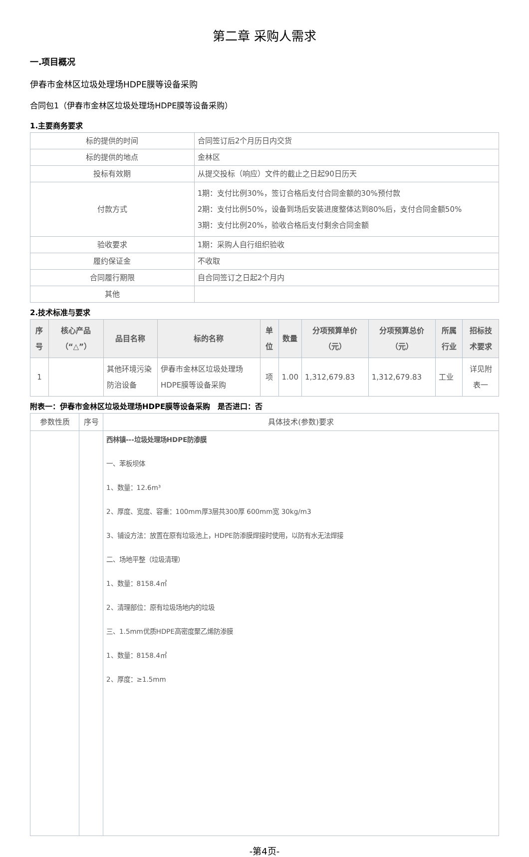第二章 采购人需求
一.项目概况
伊春市金林区垃圾处理场HDPE膜等设备采购
合同包1（伊春市金林区垃圾处理场HDPE膜等设备采购）
1.主要商务要求
| 标的提供的时间 | 合同签订后2个月历日内交货 |
| 标的提供的地点 | 金林区 |
| 投标有效期 | 从提交投标（响应）文件的截止之日起90日历天 |
| 付款方式 | 1期：支付比例30%，签订合格后支付合同金额的30%预付款 2期：支付比例50%，设备到场后安装进度整体达到80%后，支付合同金额50% 3期：支付比例20%，验收合格后支付剩余合同金额 |
| 验收要求 | 1期：采购人自行组织验收 |
| 履约保证金 | 不收取 |
| 合同履行期限 | 自合同签订之日起2个月内 |
| 其他 | |
2.技术标准与要求
| 序号 | 核心产品（“△”） | 品目名称 | 标的名称 | 单位 | 数量 | 分项预算单价（元） | 分项预算总价（元） | 所属行业 | 招标技术要求 |
| --- | --- | --- | --- | --- | --- | --- | --- | --- | --- |
| 1 | | 其他环境污染防治设备 | 伊春市金林区垃圾处理场HDPE膜等设备采购 | 项 | 1.00 | 1,312,679.83 | 1,312,679.83 | 工业 | 详见附表一 |
附表一：伊春市金林区垃圾处理场HDPE膜等设备采购　是否进口：否
| 参数性质 | 序号 | 具体技术(参数)要求 |
| | | 西林镇---垃圾处理场HDPE防渗膜 一、苯板坝体 1、数量：12.6m³ 2、厚度、宽度、容重：100mm厚3层共300厚 600mm宽 30kg/m3 3、铺设方法：放置在原有垃圾池上，HDPE防渗膜焊接时使用，以防有水无法焊接 二、场地平整（垃圾清理） 1、数量：8158.4㎡ 2、清理部位：原有垃圾场地内的垃圾 三、1.5mm优质HDPE高密度聚乙烯防渗膜 1、数量：8158.4㎡ 2、厚度：≥1.5mm |
-第4页-